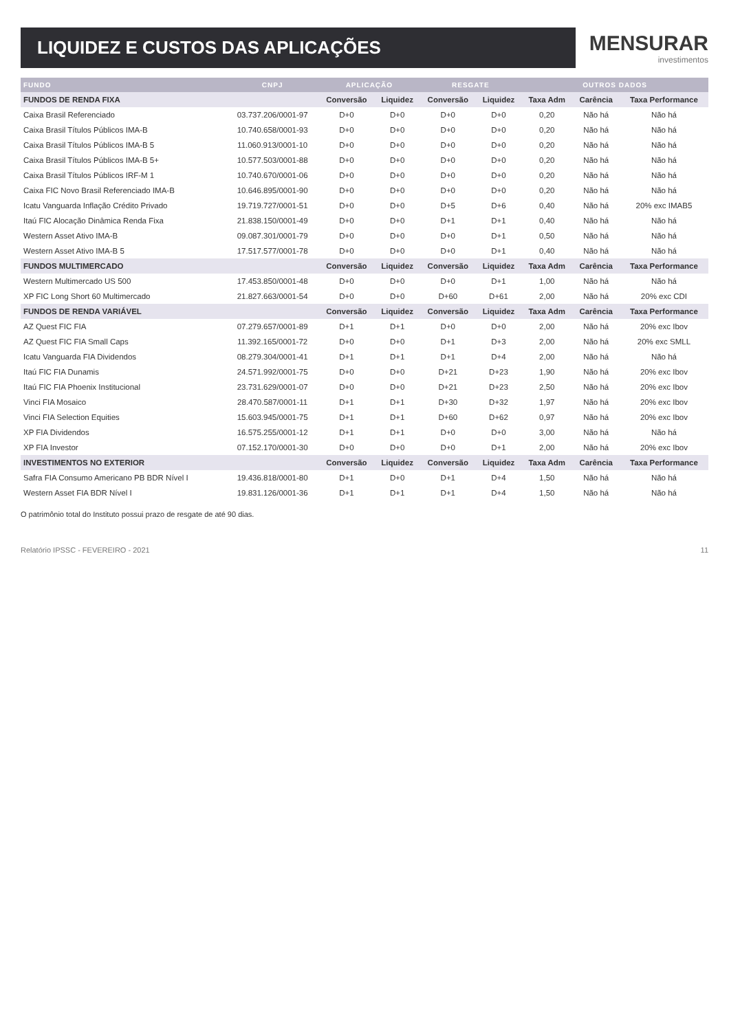LIQUIDEZ E CUSTOS DAS APLICAÇÕES
MENSURAR
investimentos
| FUNDO | CNPJ | APLICAÇÃO | | RESGATE | | OUTROS DADOS | | |
| --- | --- | --- | --- | --- | --- | --- | --- | --- |
| FUNDOS DE RENDA FIXA | | Conversão | Liquidez | Conversão | Liquidez | Taxa Adm | Carência | Taxa Performance |
| Caixa Brasil Referenciado | 03.737.206/0001-97 | D+0 | D+0 | D+0 | D+0 | 0,20 | Não há | Não há |
| Caixa Brasil Títulos Públicos IMA-B | 10.740.658/0001-93 | D+0 | D+0 | D+0 | D+0 | 0,20 | Não há | Não há |
| Caixa Brasil Títulos Públicos IMA-B 5 | 11.060.913/0001-10 | D+0 | D+0 | D+0 | D+0 | 0,20 | Não há | Não há |
| Caixa Brasil Títulos Públicos IMA-B 5+ | 10.577.503/0001-88 | D+0 | D+0 | D+0 | D+0 | 0,20 | Não há | Não há |
| Caixa Brasil Títulos Públicos IRF-M 1 | 10.740.670/0001-06 | D+0 | D+0 | D+0 | D+0 | 0,20 | Não há | Não há |
| Caixa FIC Novo Brasil Referenciado IMA-B | 10.646.895/0001-90 | D+0 | D+0 | D+0 | D+0 | 0,20 | Não há | Não há |
| Icatu Vanguarda Inflação Crédito Privado | 19.719.727/0001-51 | D+0 | D+0 | D+5 | D+6 | 0,40 | Não há | 20% exc IMAB5 |
| Itaú FIC Alocação Dinâmica Renda Fixa | 21.838.150/0001-49 | D+0 | D+0 | D+1 | D+1 | 0,40 | Não há | Não há |
| Western Asset Ativo IMA-B | 09.087.301/0001-79 | D+0 | D+0 | D+0 | D+1 | 0,50 | Não há | Não há |
| Western Asset Ativo IMA-B 5 | 17.517.577/0001-78 | D+0 | D+0 | D+0 | D+1 | 0,40 | Não há | Não há |
| FUNDOS MULTIMERCADO | | Conversão | Liquidez | Conversão | Liquidez | Taxa Adm | Carência | Taxa Performance |
| Western Multimercado US 500 | 17.453.850/0001-48 | D+0 | D+0 | D+0 | D+1 | 1,00 | Não há | Não há |
| XP FIC Long Short 60 Multimercado | 21.827.663/0001-54 | D+0 | D+0 | D+60 | D+61 | 2,00 | Não há | 20% exc CDI |
| FUNDOS DE RENDA VARIÁVEL | | Conversão | Liquidez | Conversão | Liquidez | Taxa Adm | Carência | Taxa Performance |
| AZ Quest FIC FIA | 07.279.657/0001-89 | D+1 | D+1 | D+0 | D+0 | 2,00 | Não há | 20% exc Ibov |
| AZ Quest FIC FIA Small Caps | 11.392.165/0001-72 | D+0 | D+0 | D+1 | D+3 | 2,00 | Não há | 20% exc SMLL |
| Icatu Vanguarda FIA Dividendos | 08.279.304/0001-41 | D+1 | D+1 | D+1 | D+4 | 2,00 | Não há | Não há |
| Itaú FIC FIA Dunamis | 24.571.992/0001-75 | D+0 | D+0 | D+21 | D+23 | 1,90 | Não há | 20% exc Ibov |
| Itaú FIC FIA Phoenix Institucional | 23.731.629/0001-07 | D+0 | D+0 | D+21 | D+23 | 2,50 | Não há | 20% exc Ibov |
| Vinci FIA Mosaico | 28.470.587/0001-11 | D+1 | D+1 | D+30 | D+32 | 1,97 | Não há | 20% exc Ibov |
| Vinci FIA Selection Equities | 15.603.945/0001-75 | D+1 | D+1 | D+60 | D+62 | 0,97 | Não há | 20% exc Ibov |
| XP FIA Dividendos | 16.575.255/0001-12 | D+1 | D+1 | D+0 | D+0 | 3,00 | Não há | Não há |
| XP FIA Investor | 07.152.170/0001-30 | D+0 | D+0 | D+0 | D+1 | 2,00 | Não há | 20% exc Ibov |
| INVESTIMENTOS NO EXTERIOR | | Conversão | Liquidez | Conversão | Liquidez | Taxa Adm | Carência | Taxa Performance |
| Safra FIA Consumo Americano PB BDR Nível I | 19.436.818/0001-80 | D+1 | D+0 | D+1 | D+4 | 1,50 | Não há | Não há |
| Western Asset FIA BDR Nível I | 19.831.126/0001-36 | D+1 | D+1 | D+1 | D+4 | 1,50 | Não há | Não há |
O patrimônio total do Instituto possui prazo de resgate de até 90 dias.
Relatório IPSSC - FEVEREIRO - 2021 11